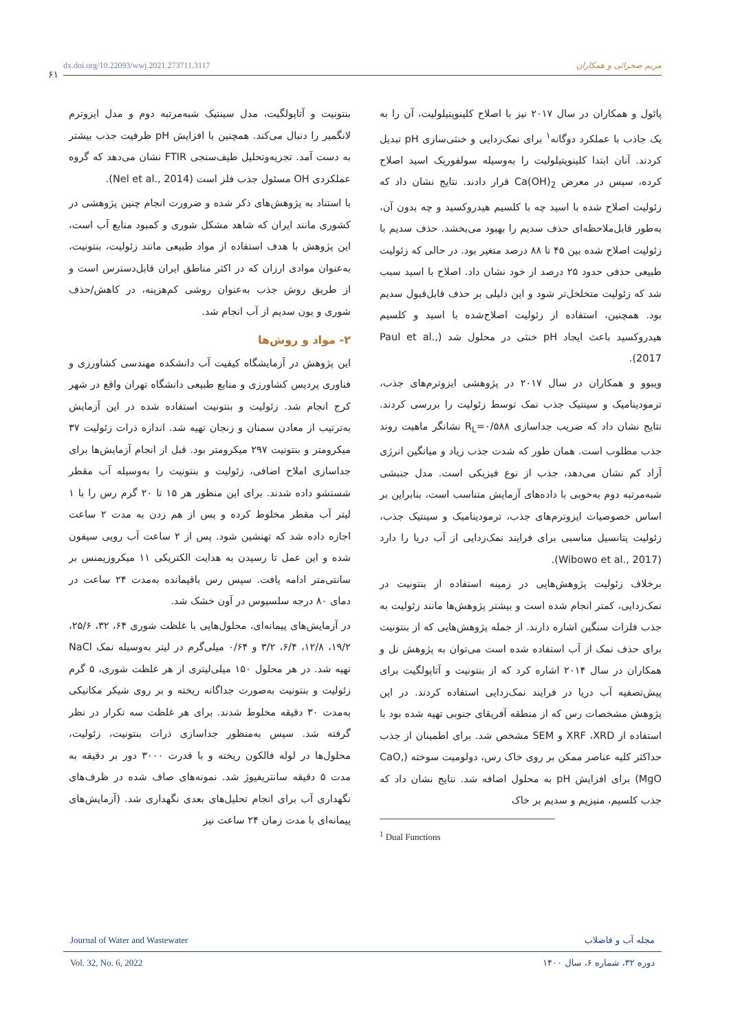۶۱
dx.doi.org/10.22093/wwj.2021.273711.3117 مریم صحرائی و همکاران
پائول و همکاران در سال ۲۰۱۷ نیز با اصلاح کلینوپتیلولیت، آن را به یک جاذب با عملکرد دوگانه<sup>۱</sup> برای نمک‌زدایی و خنثی‌سازی pH تبدیل کردند. آنان ابتدا کلینوپتیلولیت را به‌وسیله سولفوریک اسید اصلاح کرده، سپس در معرض Ca(OH)<sub>2</sub> قرار دادند. نتایج نشان داد که زئولیت اصلاح شده با اسید چه با کلسیم هیدروکسید و چه بدون آن، به‌طور قابل‌ملاحظه‌ای حذف سدیم را بهبود می‌بخشد. حذف سدیم با زئولیت اصلاح شده بین ۴۵ تا ۸۸ درصد متغیر بود. در حالی که زئولیت طبیعی حذفی حدود ۲۵ درصد از خود نشان داد. اصلاح با اسید سبب شد که زئولیت متخلخل‌تر شود و این دلیلی بر حذف قابل‌قبول سدیم بود. همچنین، استفاده از زئولیت اصلاح‌شده با اسید و کلسیم هیدروکسید باعث ایجاد pH خنثی در محلول شد (Paul et al., 2017).
ویبوو و همکاران در سال ۲۰۱۷ در پژوهشی ایزوترم‌های جذب، ترمودینامیک و سینتیک جذب نمک توسط زئولیت را بررسی کردند. نتایج نشان داد که ضریب جداسازی R<sub>L</sub>=۰/۵۸۸ نشانگر ماهیت روند جذب مطلوب است. همان طور که شدت جذب زیاد و میانگین انرژی آزاد کم نشان می‌دهد، جذب از نوع فیزیکی است. مدل جنبشی شبه‌مرتبه دوم به‌خوبی با داده‌های آزمایش متناسب است، بنابراین بر اساس خصوصیات ایزوترم‌های جذب، ترمودینامیک و سینتیک جذب، زئولیت پتانسیل مناسبی برای فرایند نمک‌زدایی از آب دریا را دارد (Wibowo et al., 2017).
برخلاف زئولیت پژوهش‌هایی در زمینه استفاده از بنتونیت در نمک‌زدایی، کمتر انجام شده است و بیشتر پژوهش‌ها مانند زئولیت به جذب فلزات سنگین اشاره دارند. از جمله پژوهش‌هایی که از بنتونیت برای حذف نمک از آب استفاده شده است می‌توان به پژوهش نل و همکاران در سال ۲۰۱۴ اشاره کرد که از بنتونیت و آتاپولگیت برای پیش‌تصفیه آب دریا در فرایند نمک‌زدایی استفاده کردند. در این پژوهش مشخصات رس که از منطقه آفریقای جنوبی تهیه شده بود با استفاده از XRF ،XRD و SEM مشخص شد. برای اطمینان از جذب حداکثر کلیه عناصر ممکن بر روی خاک رس، دولومیت سوخته (CaO, MgO) برای افزایش pH به محلول اضافه شد. نتایج نشان داد که جذب کلسیم، منیزیم و سدیم بر خاک
<sup>1</sup> Dual Functions
بنتونیت و آتاپولگیت، مدل سینتیک شبه‌مرتبه دوم و مدل ایزوترم لانگمیر را دنبال می‌کند. همچنین با افزایش pH ظرفیت جذب بیشتر به دست آمد. تجزیه‌وتحلیل طیف‌سنجی FTIR نشان می‌دهد که گروه عملکردی OH مسئول جذب فلز است (Nel et al., 2014).
با استناد به پژوهش‌های ذکر شده و ضرورت انجام چنین پژوهشی در کشوری مانند ایران که شاهد مشکل شوری و کمبود منابع آب است، این پژوهش با هدف استفاده از مواد طبیعی مانند زئولیت، بنتونیت، به‌عنوان موادی ارزان که در اکثر مناطق ایران قابل‌دسترس است و از طریق روش جذب به‌عنوان روشی کم‌هزینه، در کاهش/حذف شوری و یون سدیم از آب انجام شد.
۲- مواد و روش‌ها
این پژوهش در آزمایشگاه کیفیت آب دانشکده مهندسی کشاورزی و فناوری پردیس کشاورزی و منابع طبیعی دانشگاه تهران واقع در شهر کرج انجام شد. زئولیت و بنتونیت استفاده شده در این آزمایش به‌ترتیب از معادن سمنان و زنجان تهیه شد. اندازه ذرات زئولیت ۳۷ میکرومتر و بنتونیت ۲۹۷ میکرومتر بود. قبل از انجام آزمایش‌ها برای جداسازی املاح اضافی، زئولیت و بنتونیت را به‌وسیله آب مقطر شستشو داده شدند. برای این منظور هر ۱۵ تا ۲۰ گرم رس را با ۱ لیتر آب مقطر مخلوط کرده و پس از هم زدن به مدت ۲ ساعت اجازه داده شد که تهنشین شود. پس از ۲ ساعت آب رویی سیفون شده و این عمل تا رسیدن به هدایت الکتریکی ۱۱ میکروزیمنس بر سانتی‌متر ادامه یافت. سپس رس باقیمانده به‌مدت ۲۴ ساعت در دمای ۸۰ درجه سلسیوس در آون خشک شد.
در آزمایش‌های پیمانه‌ای، محلول‌هایی با غلظت شوری ۶۴، ۳۲، ۲۵/۶، ۱۹/۲، ۱۲/۸، ۶/۴، ۳/۲ و ۰/۶۴ میلی‌گرم در لیتر به‌وسیله نمک NaCl تهیه شد. در هر محلول ۱۵۰ میلی‌لیتری از هر غلظت شوری، ۵ گرم زئولیت و بنتونیت به‌صورت جداگانه ریخته و بر روی شیکر مکانیکی به‌مدت ۳۰ دقیقه مخلوط شدند. برای هر غلظت سه تکرار در نظر گرفته شد. سپس به‌منظور جداسازی ذرات بنتونیت، زئولیت، محلول‌ها در لوله فالکون ریخته و با قدرت ۳۰۰۰ دور بر دقیقه به مدت ۵ دقیقه سانتریفیوژ شد. نمونه‌های صاف شده در ظرف‌های نگهداری آب برای انجام تحلیل‌های بعدی نگهداری شد. (آزمایش‌های پیمانه‌ای با مدت زمان ۲۴ ساعت نیز
Journal of Water and Wastewater مجله آب و فاضلاب
Vol. 32, No. 6, 2022 دوره ۳۲، شماره ۶، سال ۱۴۰۰